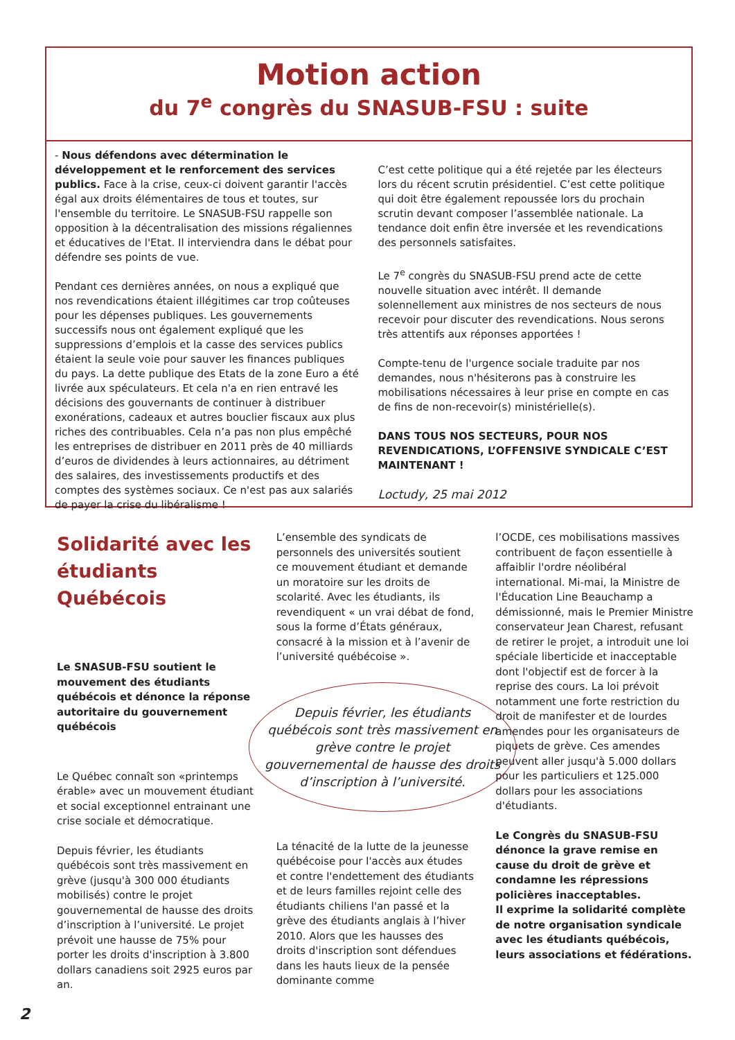Motion action
du 7<sup>e</sup> congrès du SNASUB-FSU : suite
- Nous défendons avec détermination le développement et le renforcement des services publics. Face à la crise, ceux-ci doivent garantir l'accès égal aux droits élémentaires de tous et toutes, sur l'ensemble du territoire. Le SNASUB-FSU rappelle son opposition à la décentralisation des missions régaliennes et éducatives de l'Etat. Il interviendra dans le débat pour défendre ses points de vue.
Pendant ces dernières années, on nous a expliqué que nos revendications étaient illégitimes car trop coûteuses pour les dépenses publiques. Les gouvernements successifs nous ont également expliqué que les suppressions d’emplois et la casse des services publics étaient la seule voie pour sauver les finances publiques du pays. La dette publique des Etats de la zone Euro a été livrée aux spéculateurs. Et cela n'a en rien entravé les décisions des gouvernants de continuer à distribuer exonérations, cadeaux et autres bouclier fiscaux aux plus riches des contribuables. Cela n’a pas non plus empêché les entreprises de distribuer en 2011 près de 40 milliards d’euros de dividendes à leurs actionnaires, au détriment des salaires, des investissements productifs et des comptes des systèmes sociaux. Ce n'est pas aux salariés de payer la crise du libéralisme !
C’est cette politique qui a été rejetée par les électeurs lors du récent scrutin présidentiel. C’est cette politique qui doit être également repoussée lors du prochain scrutin devant composer l’assemblée nationale. La tendance doit enfin être inversée et les revendications des personnels satisfaites.
Le 7<sup>e</sup> congrès du SNASUB-FSU prend acte de cette nouvelle situation avec intérêt. Il demande solennellement aux ministres de nos secteurs de nous recevoir pour discuter des revendications. Nous serons très attentifs aux réponses apportées !
Compte-tenu de l'urgence sociale traduite par nos demandes, nous n'hésiterons pas à construire les mobilisations nécessaires à leur prise en compte en cas de fins de non-recevoir(s) ministérielle(s).
DANS TOUS NOS SECTEURS, POUR NOS REVENDICATIONS, L’OFFENSIVE SYNDICALE C’EST MAINTENANT !
Loctudy, 25 mai 2012
Solidarité avec les étudiants Québécois
Le SNASUB-FSU soutient le mouvement des étudiants québécois et dénonce la réponse autoritaire du gouvernement québécois
Le Québec connaît son «printemps érable» avec un mouvement étudiant et social exceptionnel entrainant une crise sociale et démocratique.
Depuis février, les étudiants québécois sont très massivement en grève (jusqu'à 300 000 étudiants mobilisés) contre le projet gouvernemental de hausse des droits d’inscription à l’université. Le projet prévoit une hausse de 75% pour porter les droits d'inscription à 3.800 dollars canadiens soit 2925 euros par an.
L’ensemble des syndicats de personnels des universités soutient ce mouvement étudiant et demande un moratoire sur les droits de scolarité. Avec les étudiants, ils revendiquent « un vrai débat de fond, sous la forme d’États généraux, consacré à la mission et à l’avenir de l’université québécoise ».
Depuis février, les étudiants québécois sont très massivement en grève contre le projet gouvernemental de hausse des droits d’inscription à l’université.
La ténacité de la lutte de la jeunesse québécoise pour l'accès aux études et contre l'endettement des étudiants et de leurs familles rejoint celle des étudiants chiliens l'an passé et la grève des étudiants anglais à l’hiver 2010. Alors que les hausses des droits d'inscription sont défendues dans les hauts lieux de la pensée dominante comme
l’OCDE, ces mobilisations massives contribuent de façon essentielle à affaiblir l'ordre néolibéral international. Mi-mai, la Ministre de l'Éducation Line Beauchamp a démissionné, mais le Premier Ministre conservateur Jean Charest, refusant de retirer le projet, a introduit une loi spéciale liberticide et inacceptable dont l'objectif est de forcer à la reprise des cours. La loi prévoit notamment une forte restriction du droit de manifester et de lourdes amendes pour les organisateurs de piquets de grève. Ces amendes peuvent aller jusqu'à 5.000 dollars pour les particuliers et 125.000 dollars pour les associations d'étudiants.
Le Congrès du SNASUB-FSU dénonce la grave remise en cause du droit de grève et condamne les répressions policières inacceptables.
Il exprime la solidarité complète de notre organisation syndicale avec les étudiants québécois, leurs associations et fédérations.
2